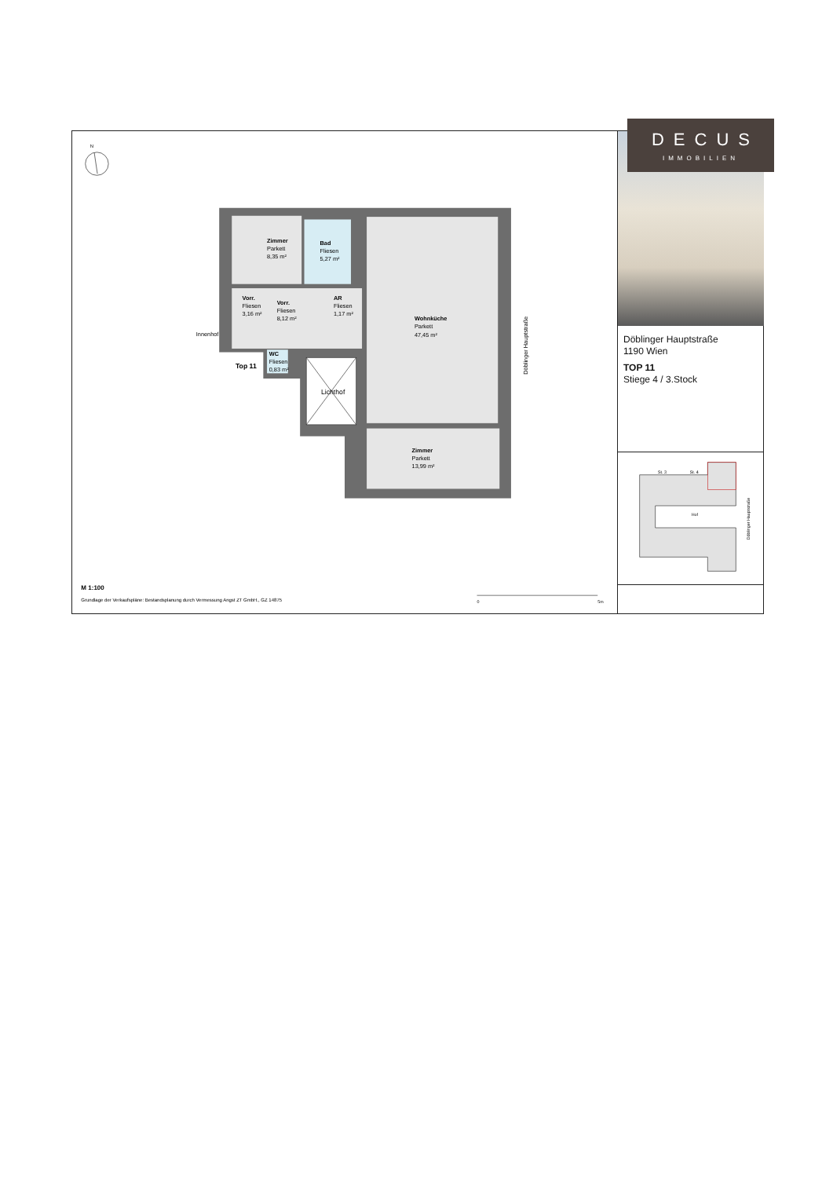N
Zimmer
Parkett
8,35 m²
Bad
Fliesen
5,27 m²
Vorr.
Fliesen
3,16 m²
Vorr.
Fliesen
8,12 m²
AR
Fliesen
1,17 m²
Wohnküche
Parkett
47,45 m²
Innenhof
WC
Fliesen
0,83 m²
Top 11
Lichthof
Zimmer
Parkett
13,99 m²
Döblinger Hauptstraße
M 1:100
Grundlage der Verkaufspläne: Bestandsplanung durch Vermessung Angst ZT GmbH., GZ 14875
0
5m
Döblinger Hauptstraße
1190 Wien
TOP 11
Stiege 4 / 3.Stock
St. 3
St. 4
Hof
Döblinger Hauptstraße
DECUS
IMMOBILIEN